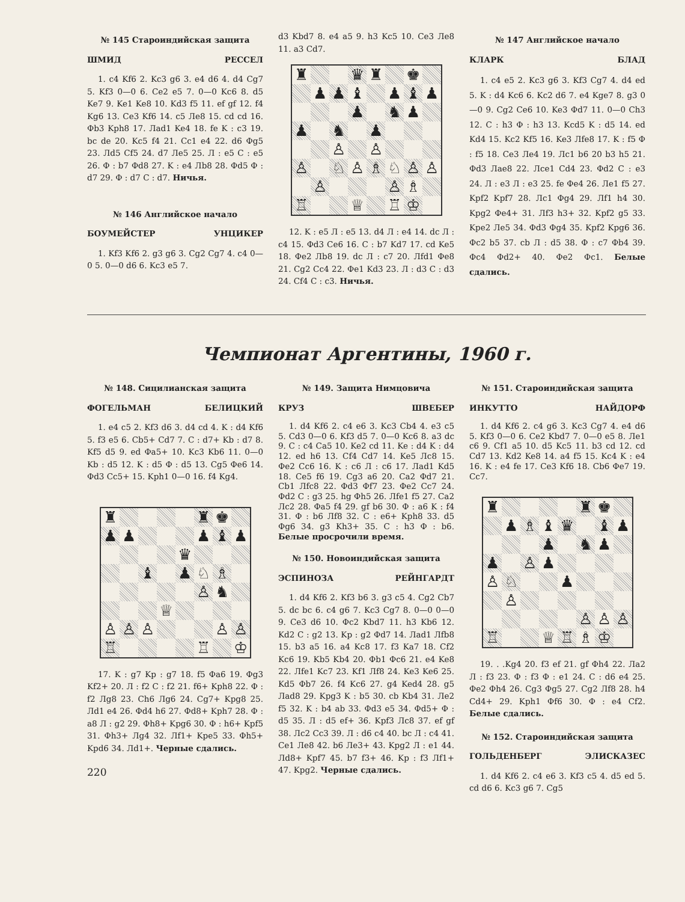№ 145 Староиндийская защита
ШМИД РЕССЕЛ
1. c4 Kf6 2. Kc3 g6 3. e4 d6 4. d4 Cg7 5. Kf3 0—0 6. Ce2 e5 7. 0—0 Kc6 8. d5 Ke7 9. Ke1 Ke8 10. Kd3 f5 11. ef gf 12. f4 Kg6 13. Ce3 Kf6 14. c5 Ле8 15. cd cd 16. Фb3 Kph8 17. Лad1 Ke4 18. fe K : c3 19. bc de 20. Kc5 f4 21. Cc1 e4 22. d6 Фg5 23. Лd5 Cf5 24. d7 Ле5 25. Л : e5 C : e5 26. Ф : b7 Фd8 27. K : e4 Лb8 28. Фd5 Ф : d7 29. Ф : d7 C : d7. Ничья.
№ 146 Английское начало
БОУМЕЙСТЕР УНЦИКЕР
1. Kf3 Kf6 2. g3 g6 3. Cg2 Cg7 4. c4 0—0 5. 0—0 d6 6. Kc3 e5 7.
d3 Kbd7 8. e4 a5 9. h3 Kc5 10. Ce3 Ле8 11. a3 Cd7.
| ♜ | | | ♛ | ♜ | | ♚ | |
| | ♟ | ♟ | ♝ | | ♟ | ♝ | ♟ |
| | | | ♟ | | ♞ | ♟ | |
| ♟ | | ♞ | | ♟ | | | |
| | | ♙ | | ♙ | | | |
| ♙ | | ♘ | ♙ | ♗ | ♘ | ♙ | ♙ |
| | ♙ | | | | ♙ | ♗ | |
| ♖ | | | ♕ | | ♖ | ♔ | |
12. K : e5 Л : e5 13. d4 Л : e4 14. dc Л : c4 15. Фd3 Ce6 16. C : b7 Kd7 17. cd Ke5 18. Фe2 Лb8 19. dc Л : c7 20. Лfd1 Фe8 21. Cg2 Cc4 22. Фe1 Kd3 23. Л : d3 C : d3 24. Cf4 C : c3. Ничья.
№ 147 Английское начало
КЛАРК БЛАД
1. c4 e5 2. Kc3 g6 3. Kf3 Cg7 4. d4 ed 5. K : d4 Kc6 6. Kc2 d6 7. e4 Kge7 8. g3 0—0 9. Cg2 Ce6 10. Ke3 Фd7 11. 0—0 Ch3 12. C : h3 Ф : h3 13. Kcd5 K : d5 14. ed Kd4 15. Kc2 Kf5 16. Ke3 Лfe8 17. K : f5 Ф : f5 18. Ce3 Ле4 19. Лc1 b6 20 b3 h5 21. Фd3 Лae8 22. Лce1 Cd4 23. Фd2 C : e3 24. Л : e3 Л : e3 25. fe Фe4 26. Лe1 f5 27. Kpf2 Kpf7 28. Лc1 Фg4 29. Лf1 h4 30. Kpg2 Фe4+ 31. Лf3 h3+ 32. Kpf2 g5 33. Kpe2 Ле5 34. Фd3 Фg4 35. Kpf2 Kpg6 36. Фc2 b5 37. cb Л : d5 38. Ф : c7 Фb4 39. Фc4 Фd2+ 40. Фe2 Фc1. Белые сдались.
Чемпионат Аргентины, 1960 г.
№ 148. Сицилианская защита
ФОГЕЛЬМАН БЕЛИЦКИЙ
1. e4 c5 2. Kf3 d6 3. d4 cd 4. K : d4 Kf6 5. f3 e5 6. Cb5+ Cd7 7. C : d7+ Kb : d7 8. Kf5 d5 9. ed Фa5+ 10. Kc3 Kb6 11. 0—0 Kb : d5 12. K : d5 Ф : d5 13. Cg5 Фe6 14. Фd3 Cc5+ 15. Kph1 0—0 16. f4 Kg4.
| ♜ | | | | | ♜ | ♚ | |
| ♟ | ♟ | | | | ♟ | ♝ | ♟ |
| | | | | ♛ | | | |
| | | ♝ | | ♟ | ♘ | ♗ | |
| | | | | | ♙ | ♞ | |
| | | | ♕ | | | | |
| ♙ | ♙ | ♙ | | | | ♙ | ♙ |
| ♖ | | | | | ♖ | | ♔ |
17. K : g7 Kp : g7 18. f5 Фa6 19. Фg3 Kf2+ 20. Л : f2 C : f2 21. f6+ Kph8 22. Ф : f2 Лg8 23. Ch6 Лg6 24. Cg7+ Kpg8 25. Лd1 e4 26. Фd4 h6 27. Фd8+ Kph7 28. Ф : a8 Л : g2 29. Фh8+ Kpg6 30. Ф : h6+ Kpf5 31. Фh3+ Лg4 32. Лf1+ Kpe5 33. Фh5+ Kpd6 34. Лd1+. Черные сдались.
220
№ 149. Защита Нимцовича
КРУЗ ШВЕБЕР
1. d4 Kf6 2. c4 e6 3. Kc3 Cb4 4. e3 c5 5. Cd3 0—0 6. Kf3 d5 7. 0—0 Kc6 8. a3 dc 9. C : c4 Ca5 10. Ke2 cd 11. Ke : d4 K : d4 12. ed h6 13. Cf4 Cd7 14. Ke5 Лc8 15. Фe2 Cc6 16. K : c6 Л : c6 17. Лad1 Kd5 18. Ce5 f6 19. Cg3 a6 20. Ca2 Фd7 21. Cb1 Лfc8 22. Фd3 Фf7 23. Фe2 Cc7 24. Фd2 C : g3 25. hg Фh5 26. Лfe1 f5 27. Ca2 Лc2 28. Фa5 f4 29. gf b6 30. Ф : a6 K : f4 31. Ф : b6 Лf8 32. C : e6+ Kph8 33. d5 Фg6 34. g3 Kh3+ 35. C : h3 Ф : b6. Белые просрочили время.
№ 150. Новоиндийская защита
ЭСПИНОЗА РЕЙНГАРДТ
1. d4 Kf6 2. Kf3 b6 3. g3 c5 4. Cg2 Cb7 5. dc bc 6. c4 g6 7. Kc3 Cg7 8. 0—0 0—0 9. Ce3 d6 10. Фc2 Kbd7 11. h3 Kb6 12. Kd2 C : g2 13. Kp : g2 Фd7 14. Лad1 Лfb8 15. b3 a5 16. a4 Kc8 17. f3 Ka7 18. Cf2 Kc6 19. Kb5 Kb4 20. Фb1 Фc6 21. e4 Ke8 22. Лfe1 Kc7 23. Kf1 Лf8 24. Ke3 Ke6 25. Kd5 Фb7 26. f4 Kc6 27. g4 Ked4 28. g5 Лad8 29. Kpg3 K : b5 30. cb Kb4 31. Лe2 f5 32. K : b4 ab 33. Фd3 e5 34. Фd5+ Ф : d5 35. Л : d5 ef+ 36. Kpf3 Лc8 37. ef gf 38. Лc2 Cc3 39. Л : d6 c4 40. bc Л : c4 41. Ce1 Ле8 42. b6 Ле3+ 43. Kpg2 Л : e1 44. Лd8+ Kpf7 45. b7 f3+ 46. Kp : f3 Лf1+ 47. Kpg2. Черные сдались.
№ 151. Староиндийская защита
ИНКУТТО НАЙДОРФ
1. d4 Kf6 2. c4 g6 3. Kc3 Cg7 4. e4 d6 5. Kf3 0—0 6. Ce2 Kbd7 7. 0—0 e5 8. Ле1 c6 9. Cf1 a5 10. d5 Kc5 11. b3 cd 12. cd Cd7 13. Kd2 Ke8 14. a4 f5 15. Kc4 K : e4 16. K : e4 fe 17. Ce3 Kf6 18. Cb6 Фe7 19. Cc7.
| ♜ | | | | | ♜ | ♚ | |
| | ♟ | ♗ | ♝ | ♛ | | ♝ | ♟ |
| | | | ♟ | | ♞ | ♟ | |
| ♟ | | ♙ | ♟ | | | | |
| ♙ | ♘ | | | ♟ | | | |
| | ♙ | | | | | | |
| | | | | | ♙ | ♙ | ♙ |
| ♖ | | | ♕ | ♖ | ♗ | ♔ | |
19. . .Kg4 20. f3 ef 21. gf Фh4 22. Лa2 Л : f3 23. Ф : f3 Ф : e1 24. C : d6 e4 25. Фe2 Фh4 26. Cg3 Фg5 27. Cg2 Лf8 28. h4 Cd4+ 29. Kph1 Фf6 30. Ф : e4 Cf2. Белые сдались.
№ 152. Староиндийская защита
ГОЛЬДЕНБЕРГ ЭЛИСКАЗЕС
1. d4 Kf6 2. c4 e6 3. Kf3 c5 4. d5 ed 5. cd d6 6. Kc3 g6 7. Cg5